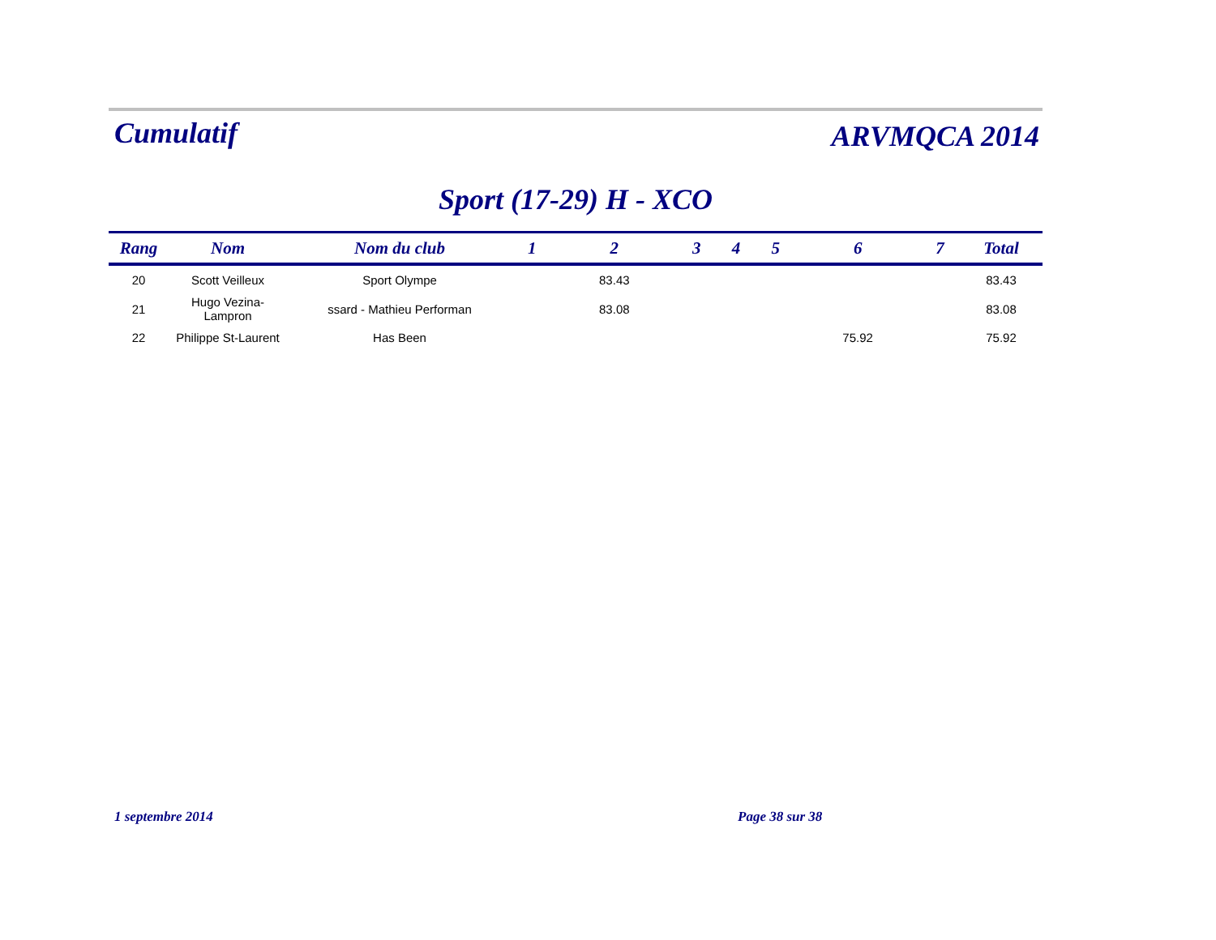Cumulatif
ARVMQCA 2014
Sport (17-29) H - XCO
| Rang | Nom | Nom du club | 1 | 2 | 3 | 4 | 5 | 6 | 7 | Total |
| --- | --- | --- | --- | --- | --- | --- | --- | --- | --- | --- |
| 20 | Scott Veilleux | Sport Olympe | | 83.43 | | | | | | 83.43 |
| 21 | Hugo Vezina-Lampron | ssard - Mathieu Performan | | 83.08 | | | | | | 83.08 |
| 22 | Philippe St-Laurent | Has Been | | | | | | 75.92 | | 75.92 |
1 septembre 2014 Page 38 sur 38